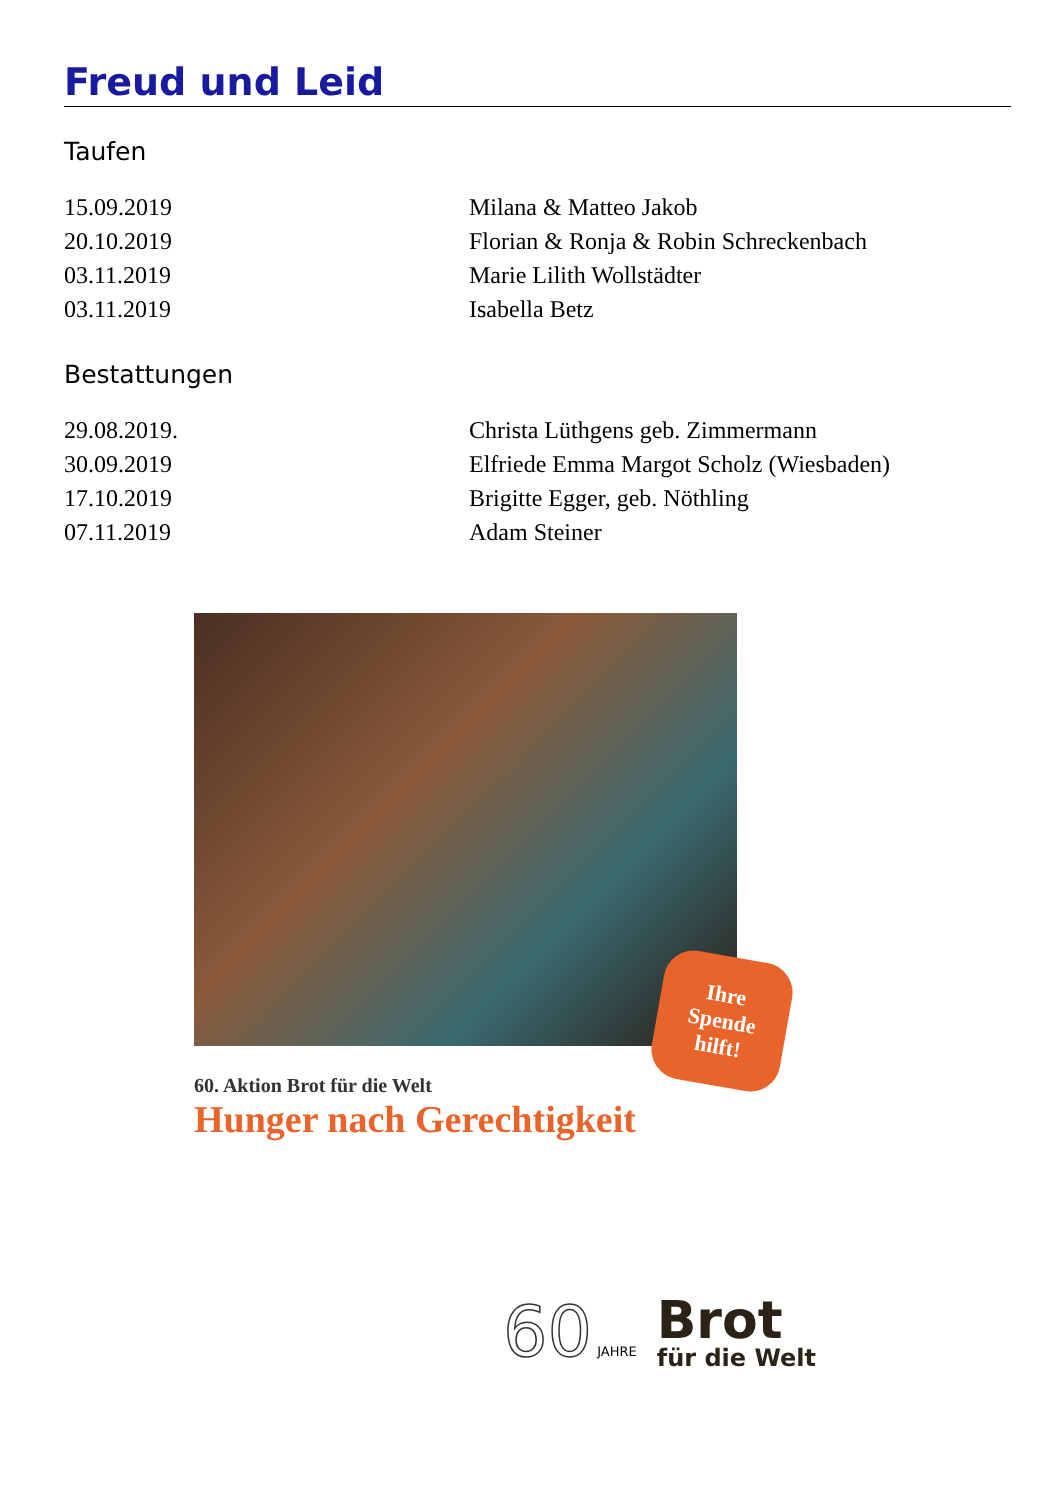Freud und Leid
Taufen
| 15.09.2019 | Milana & Matteo Jakob |
| 20.10.2019 | Florian & Ronja & Robin Schreckenbach |
| 03.11.2019 | Marie Lilith Wollstädter |
| 03.11.2019 | Isabella Betz |
Bestattungen
| 29.08.2019. | Christa Lüthgens geb. Zimmermann |
| 30.09.2019 | Elfriede Emma Margot Scholz (Wiesbaden) |
| 17.10.2019 | Brigitte Egger, geb. Nöthling |
| 07.11.2019 | Adam Steiner |
Ihre
Spende
hilft!
60. Aktion Brot für die Welt
Hunger nach Gerechtigkeit
60 JAHRE
Brot
für die Welt